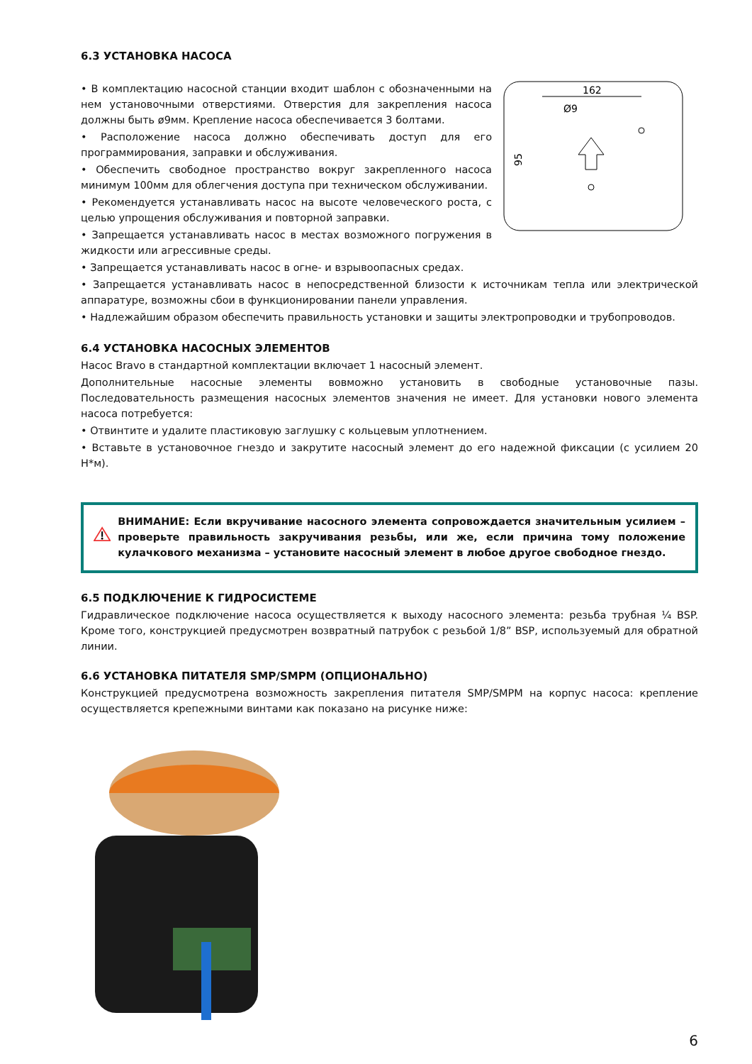6.3 УСТАНОВКА НАСОСА
• В комплектацию насосной станции входит шаблон с обозначенными на нем установочными отверстиями. Отверстия для закрепления насоса должны быть ø9мм. Крепление насоса обеспечивается 3 болтами.
• Расположение насоса должно обеспечивать доступ для его программирования, заправки и обслуживания.
• Обеспечить свободное пространство вокруг закрепленного насоса минимум 100мм для облегчения доступа при техническом обслуживании.
• Рекомендуется устанавливать насос на высоте человеческого роста, с целью упрощения обслуживания и повторной заправки.
• Запрещается устанавливать насос в местах возможного погружения в жидкости или агрессивные среды.
162
Ø9
95
• Запрещается устанавливать насос в огне- и взрывоопасных средах.
• Запрещается устанавливать насос в непосредственной близости к источникам тепла или электрической аппаратуре, возможны сбои в функционировании панели управления.
• Надлежайшим образом обеспечить правильность установки и защиты электропроводки и трубопроводов.
6.4 УСТАНОВКА НАСОСНЫХ ЭЛЕМЕНТОВ
Насос Bravo в стандартной комплектации включает 1 насосный элемент.
Дополнительные насосные элементы вовможно установить в свободные установочные пазы. Последовательность размещения насосных элементов значения не имеет. Для установки нового элемента насоса потребуется:
• Отвинтите и удалите пластиковую заглушку с кольцевым уплотнением.
• Вставьте в установочное гнездо и закрутите насосный элемент до его надежной фиксации (с усилием 20 Н*м).
ВНИМАНИЕ: Если вкручивание насосного элемента сопровождается значительным усилием – проверьте правильность закручивания резьбы, или же, если причина тому положение кулачкового механизма – установите насосный элемент в любое другое свободное гнездо.
6.5 ПОДКЛЮЧЕНИЕ К ГИДРОСИСТЕМЕ
Гидравлическое подключение насоса осуществляется к выходу насосного элемента: резьба трубная ¼ BSP. Кроме того, конструкцией предусмотрен возвратный патрубок с резьбой 1/8” BSP, используемый для обратной линии.
6.6 УСТАНОВКА ПИТАТЕЛЯ SMP/SMPM (ОПЦИОНАЛЬНО)
Конструкцией предусмотрена возможность закрепления питателя SMP/SMPM на корпус насоса: крепление осуществляется крепежными винтами как показано на рисунке ниже:
6